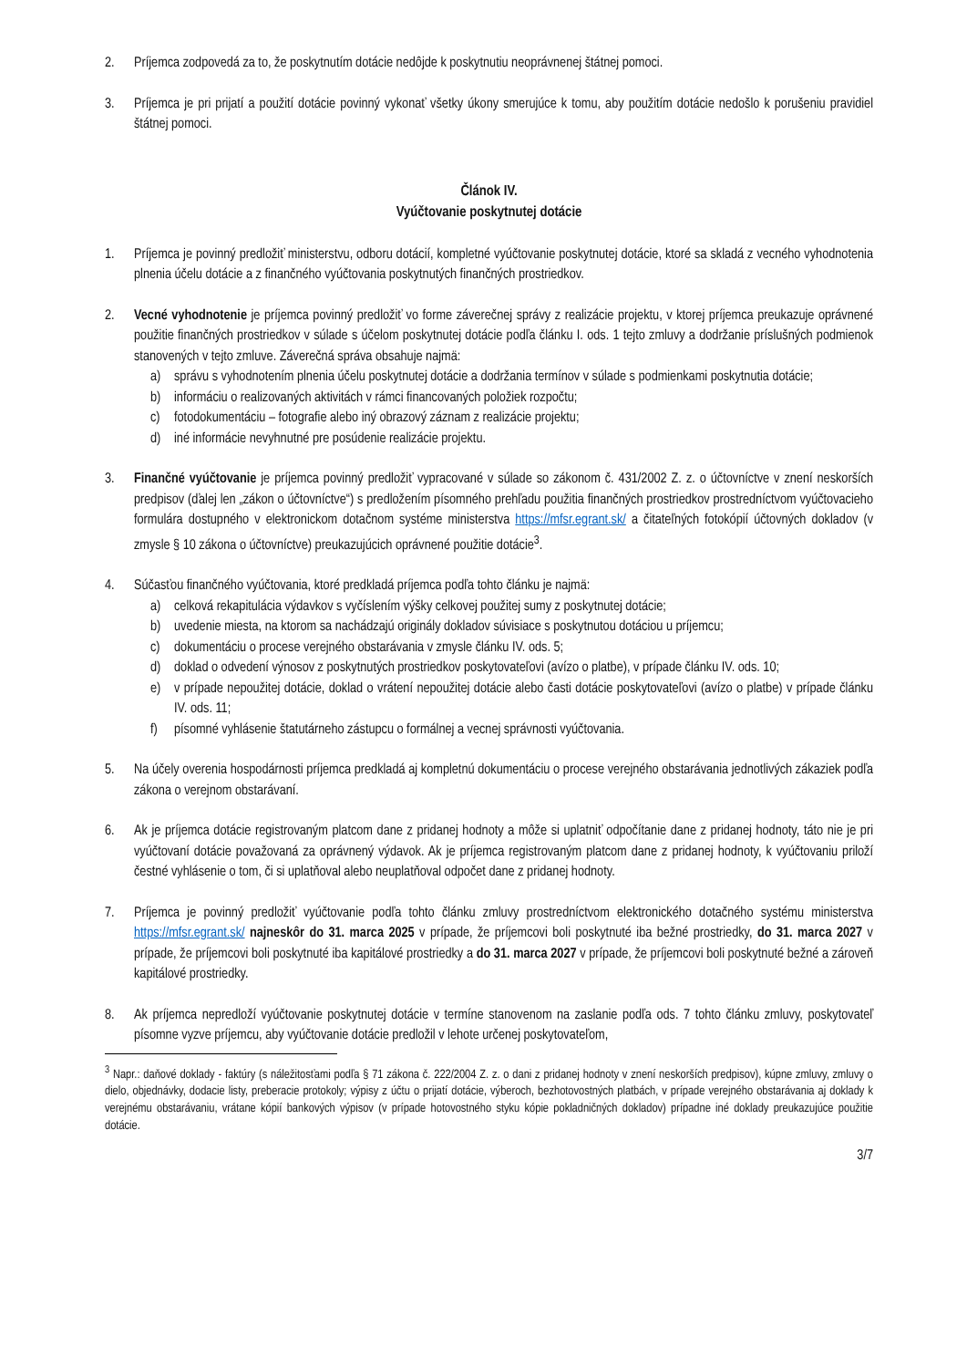2. Príjemca zodpovedá za to, že poskytnutím dotácie nedôjde k poskytnutiu neoprávnenej štátnej pomoci.
3. Príjemca je pri prijatí a použití dotácie povinný vykonať všetky úkony smerujúce k tomu, aby použitím dotácie nedošlo k porušeniu pravidiel štátnej pomoci.
Článok IV.
Vyúčtovanie poskytnutej dotácie
1. Príjemca je povinný predložiť ministerstvu, odboru dotácií, kompletné vyúčtovanie poskytnutej dotácie, ktoré sa skladá z vecného vyhodnotenia plnenia účelu dotácie a z finančného vyúčtovania poskytnutých finančných prostriedkov.
2. Vecné vyhodnotenie je príjemca povinný predložiť vo forme záverečnej správy z realizácie projektu, v ktorej príjemca preukazuje oprávnené použitie finančných prostriedkov v súlade s účelom poskytnutej dotácie podľa článku I. ods. 1 tejto zmluvy a dodržanie príslušných podmienok stanovených v tejto zmluve. Záverečná správa obsahuje najmä:
a) správu s vyhodnotením plnenia účelu poskytnutej dotácie a dodržania termínov v súlade s podmienkami poskytnutia dotácie;
b) informáciu o realizovaných aktivitách v rámci financovaných položiek rozpočtu;
c) fotodokumentáciu – fotografie alebo iný obrazový záznam z realizácie projektu;
d) iné informácie nevyhnutné pre posúdenie realizácie projektu.
3. Finančné vyúčtovanie je príjemca povinný predložiť vypracované v súlade so zákonom č. 431/2002 Z. z. o účtovníctve v znení neskorších predpisov (ďalej len „zákon o účtovníctve“) s predložením písomného prehľadu použitia finančných prostriedkov prostredníctvom vyúčtovacieho formulára dostupného v elektronickom dotačnom systéme ministerstva https://mfsr.egrant.sk/ a čitateľných fotokópií účtovných dokladov (v zmysle § 10 zákona o účtovníctve) preukazujúcich oprávnené použitie dotácie<sup>3</sup>.
4. Súčasťou finančného vyúčtovania, ktoré predkladá príjemca podľa tohto článku je najmä:
a) celková rekapitulácia výdavkov s vyčíslením výšky celkovej použitej sumy z poskytnutej dotácie;
b) uvedenie miesta, na ktorom sa nachádzajú originály dokladov súvisiace s poskytnutou dotáciou u príjemcu;
c) dokumentáciu o procese verejného obstarávania v zmysle článku IV. ods. 5;
d) doklad o odvedení výnosov z poskytnutých prostriedkov poskytovateľovi (avízo o platbe), v prípade článku IV. ods. 10;
e) v prípade nepoužitej dotácie, doklad o vrátení nepoužitej dotácie alebo časti dotácie poskytovateľovi (avízo o platbe) v prípade článku IV. ods. 11;
f) písomné vyhlásenie štatutárneho zástupcu o formálnej a vecnej správnosti vyúčtovania.
5. Na účely overenia hospodárnosti príjemca predkladá aj kompletnú dokumentáciu o procese verejného obstarávania jednotlivých zákaziek podľa zákona o verejnom obstarávaní.
6. Ak je príjemca dotácie registrovaným platcom dane z pridanej hodnoty a môže si uplatniť odpočítanie dane z pridanej hodnoty, táto nie je pri vyúčtovaní dotácie považovaná za oprávnený výdavok. Ak je príjemca registrovaným platcom dane z pridanej hodnoty, k vyúčtovaniu priloží čestné vyhlásenie o tom, či si uplatňoval alebo neuplatňoval odpočet dane z pridanej hodnoty.
7. Príjemca je povinný predložiť vyúčtovanie podľa tohto článku zmluvy prostredníctvom elektronického dotačného systému ministerstva https://mfsr.egrant.sk/ najneskôr do 31. marca 2025 v prípade, že príjemcovi boli poskytnuté iba bežné prostriedky, do 31. marca 2027 v prípade, že príjemcovi boli poskytnuté iba kapitálové prostriedky a do 31. marca 2027 v prípade, že príjemcovi boli poskytnuté bežné a zároveň kapitálové prostriedky.
8. Ak príjemca nepredloží vyúčtovanie poskytnutej dotácie v termíne stanovenom na zaslanie podľa ods. 7 tohto článku zmluvy, poskytovateľ písomne vyzve príjemcu, aby vyúčtovanie dotácie predložil v lehote určenej poskytovateľom,
<sup>3</sup> Napr.: daňové doklady - faktúry (s náležitosťami podľa § 71 zákona č. 222/2004 Z. z. o dani z pridanej hodnoty v znení neskorších predpisov), kúpne zmluvy, zmluvy o dielo, objednávky, dodacie listy, preberacie protokoly; výpisy z účtu o prijatí dotácie, výberoch, bezhotovostných platbách, v prípade verejného obstarávania aj doklady k verejnému obstarávaniu, vrátane kópií bankových výpisov (v prípade hotovostného styku kópie pokladničných dokladov) prípadne iné doklady preukazujúce použitie dotácie.
3/7